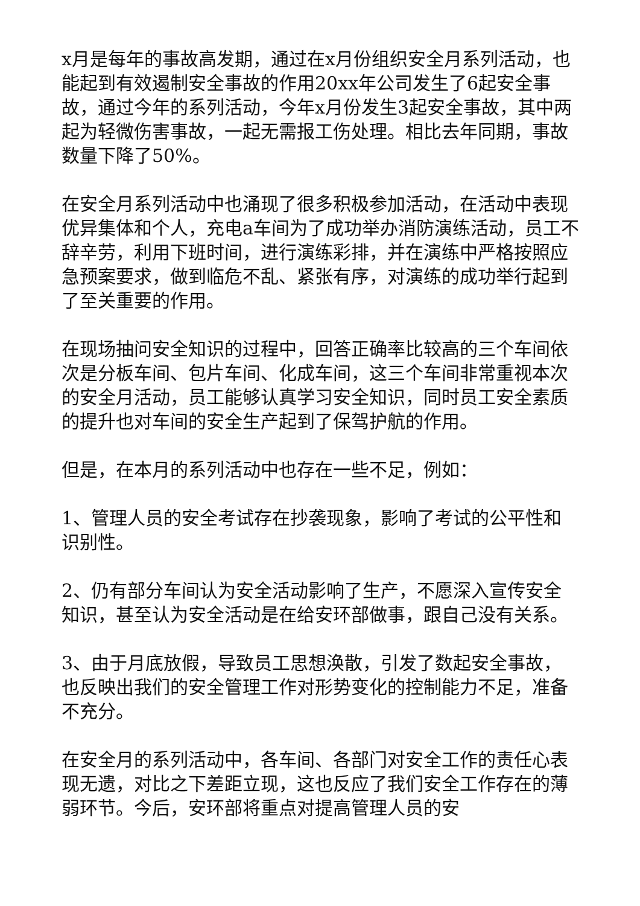x月是每年的事故高发期，通过在x月份组织安全月系列活动，也能起到有效遏制安全事故的作用20xx年公司发生了6起安全事故，通过今年的系列活动，今年x月份发生3起安全事故，其中两起为轻微伤害事故，一起无需报工伤处理。相比去年同期，事故数量下降了50%。
在安全月系列活动中也涌现了很多积极参加活动，在活动中表现优异集体和个人，充电a车间为了成功举办消防演练活动，员工不辞辛劳，利用下班时间，进行演练彩排，并在演练中严格按照应急预案要求，做到临危不乱、紧张有序，对演练的成功举行起到了至关重要的作用。
在现场抽问安全知识的过程中，回答正确率比较高的三个车间依次是分板车间、包片车间、化成车间，这三个车间非常重视本次的安全月活动，员工能够认真学习安全知识，同时员工安全素质的提升也对车间的安全生产起到了保驾护航的作用。
但是，在本月的系列活动中也存在一些不足，例如：
1、管理人员的安全考试存在抄袭现象，影响了考试的公平性和识别性。
2、仍有部分车间认为安全活动影响了生产，不愿深入宣传安全知识，甚至认为安全活动是在给安环部做事，跟自己没有关系。
3、由于月底放假，导致员工思想涣散，引发了数起安全事故，也反映出我们的安全管理工作对形势变化的控制能力不足，准备不充分。
在安全月的系列活动中，各车间、各部门对安全工作的责任心表现无遗，对比之下差距立现，这也反应了我们安全工作存在的薄弱环节。今后，安环部将重点对提高管理人员的安